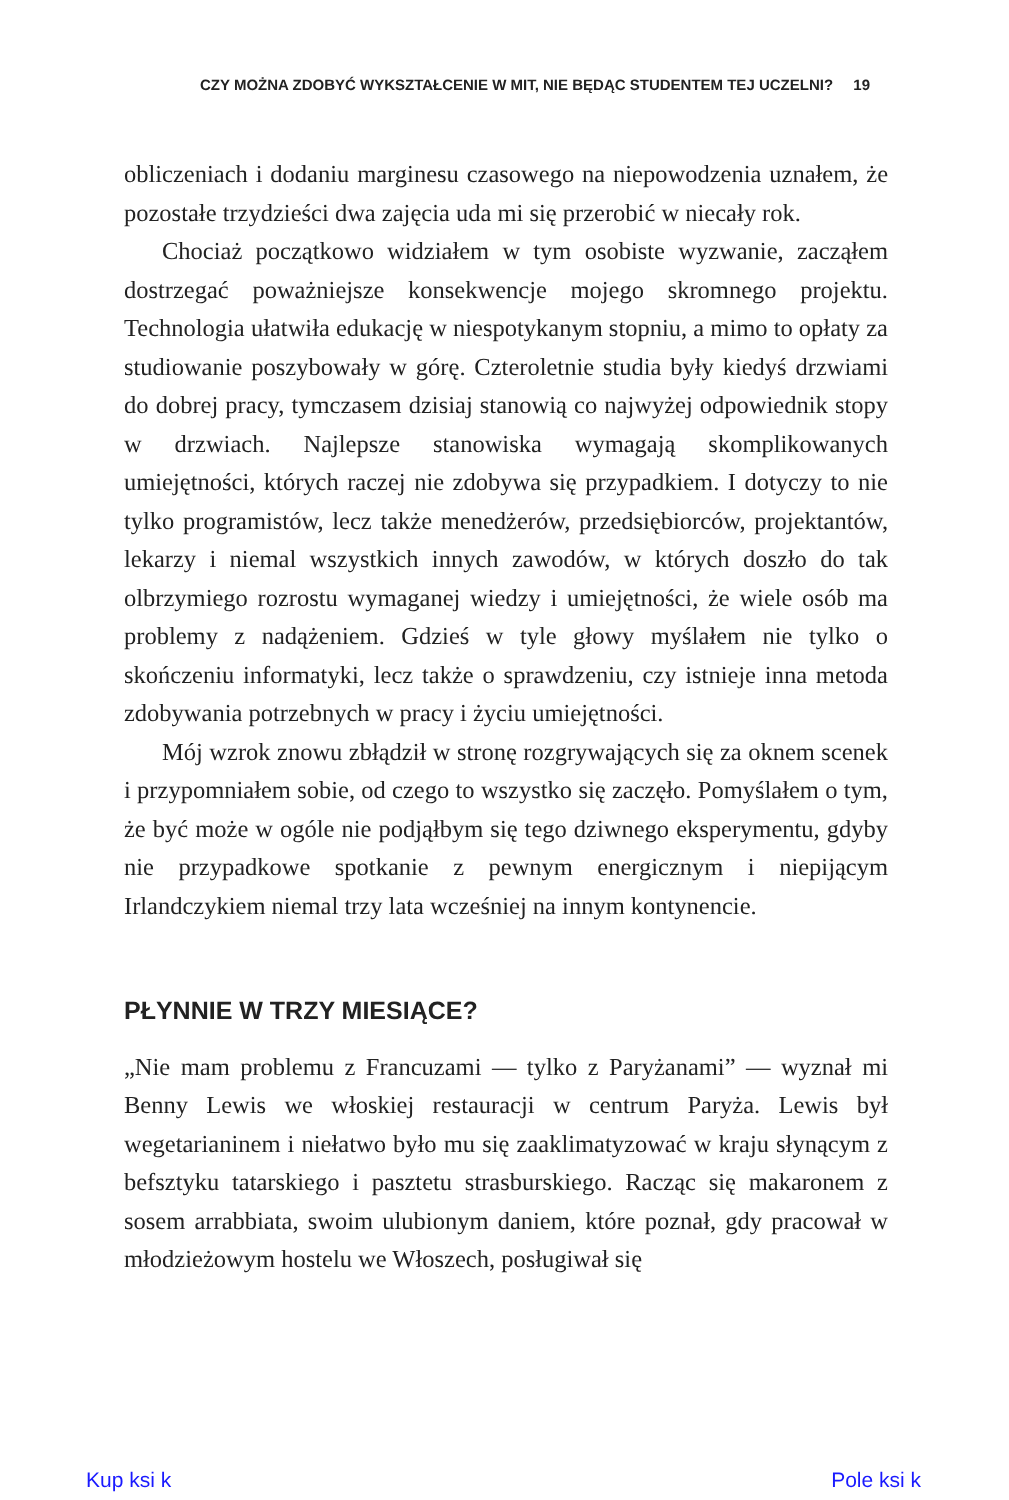CZY MOŻNA ZDOBYĆ WYKSZTAŁCENIE W MIT, NIE BĘDĄC STUDENTEM TEJ UCZELNI? 19
obliczeniach i dodaniu marginesu czasowego na niepowodzenia uznałem, że pozostałe trzydzieści dwa zajęcia uda mi się przerobić w niecały rok.
Chociaż początkowo widziałem w tym osobiste wyzwanie, zacząłem dostrzegać poważniejsze konsekwencje mojego skromnego projektu. Technologia ułatwiła edukację w niespotykanym stopniu, a mimo to opłaty za studiowanie poszybowały w górę. Czteroletnie studia były kiedyś drzwiami do dobrej pracy, tymczasem dzisiaj stanowią co najwyżej odpowiednik stopy w drzwiach. Najlepsze stanowiska wymagają skomplikowanych umiejętności, których raczej nie zdobywa się przypadkiem. I dotyczy to nie tylko programistów, lecz także menedżerów, przedsiębiorców, projektantów, lekarzy i niemal wszystkich innych zawodów, w których doszło do tak olbrzymiego rozrostu wymaganej wiedzy i umiejętności, że wiele osób ma problemy z nadążeniem. Gdzieś w tyle głowy myślałem nie tylko o skończeniu informatyki, lecz także o sprawdzeniu, czy istnieje inna metoda zdobywania potrzebnych w pracy i życiu umiejętności.
Mój wzrok znowu zbłądził w stronę rozgrywających się za oknem scenek i przypomniałem sobie, od czego to wszystko się zaczęło. Pomyślałem o tym, że być może w ogóle nie podjąłbym się tego dziwnego eksperymentu, gdyby nie przypadkowe spotkanie z pewnym energicznym i niepijącym Irlandczykiem niemal trzy lata wcześniej na innym kontynencie.
PŁYNNIE W TRZY MIESIĄCE?
„Nie mam problemu z Francuzami — tylko z Paryżanami” — wyznał mi Benny Lewis we włoskiej restauracji w centrum Paryża. Lewis był wegetarianinem i niełatwo było mu się zaaklimatyzować w kraju słynącym z befsztyku tatarskiego i pasztetu strasburskiego. Racząc się makaronem z sosem arrabbiata, swoim ulubionym daniem, które poznał, gdy pracował w młodzieżowym hostelu we Włoszech, posługiwał się
Kup ksi k Pole ksi k